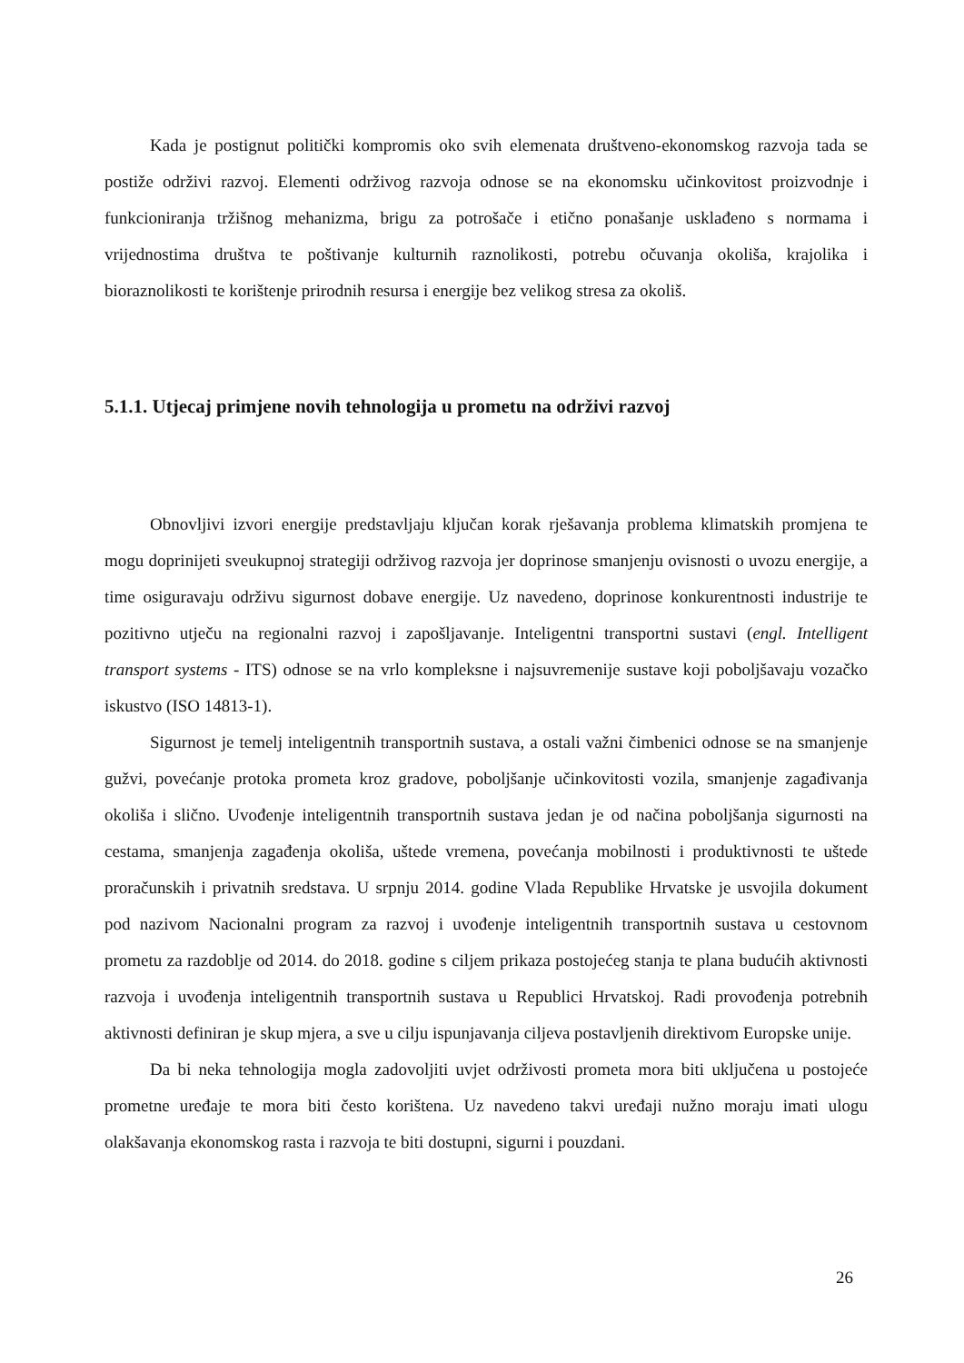Kada je postignut politički kompromis oko svih elemenata društveno-ekonomskog razvoja tada se postiže održivi razvoj. Elementi održivog razvoja odnose se na ekonomsku učinkovitost proizvodnje i funkcioniranja tržišnog mehanizma, brigu za potrošače i etično ponašanje usklađeno s normama i vrijednostima društva te poštivanje kulturnih raznolikosti, potrebu očuvanja okoliša, krajolika i bioraznolikosti te korištenje prirodnih resursa i energije bez velikog stresa za okoliš.
5.1.1. Utjecaj primjene novih tehnologija u prometu na održivi razvoj
Obnovljivi izvori energije predstavljaju ključan korak rješavanja problema klimatskih promjena te mogu doprinijeti sveukupnoj strategiji održivog razvoja jer doprinose smanjenju ovisnosti o uvozu energije, a time osiguravaju održivu sigurnost dobave energije. Uz navedeno, doprinose konkurentnosti industrije te pozitivno utječu na regionalni razvoj i zapošljavanje. Inteligentni transportni sustavi (engl. Intelligent transport systems - ITS) odnose se na vrlo kompleksne i najsuvremenije sustave koji poboljšavaju vozačko iskustvo (ISO 14813-1).
Sigurnost je temelj inteligentnih transportnih sustava, a ostali važni čimbenici odnose se na smanjenje gužvi, povećanje protoka prometa kroz gradove, poboljšanje učinkovitosti vozila, smanjenje zagađivanja okoliša i slično. Uvođenje inteligentnih transportnih sustava jedan je od načina poboljšanja sigurnosti na cestama, smanjenja zagađenja okoliša, uštede vremena, povećanja mobilnosti i produktivnosti te uštede proračunskih i privatnih sredstava. U srpnju 2014. godine Vlada Republike Hrvatske je usvojila dokument pod nazivom Nacionalni program za razvoj i uvođenje inteligentnih transportnih sustava u cestovnom prometu za razdoblje od 2014. do 2018. godine s ciljem prikaza postojećeg stanja te plana budućih aktivnosti razvoja i uvođenja inteligentnih transportnih sustava u Republici Hrvatskoj. Radi provođenja potrebnih aktivnosti definiran je skup mjera, a sve u cilju ispunjavanja ciljeva postavljenih direktivom Europske unije.
Da bi neka tehnologija mogla zadovoljiti uvjet održivosti prometa mora biti uključena u postojeće prometne uređaje te mora biti često korištena. Uz navedeno takvi uređaji nužno moraju imati ulogu olakšavanja ekonomskog rasta i razvoja te biti dostupni, sigurni i pouzdani.
26